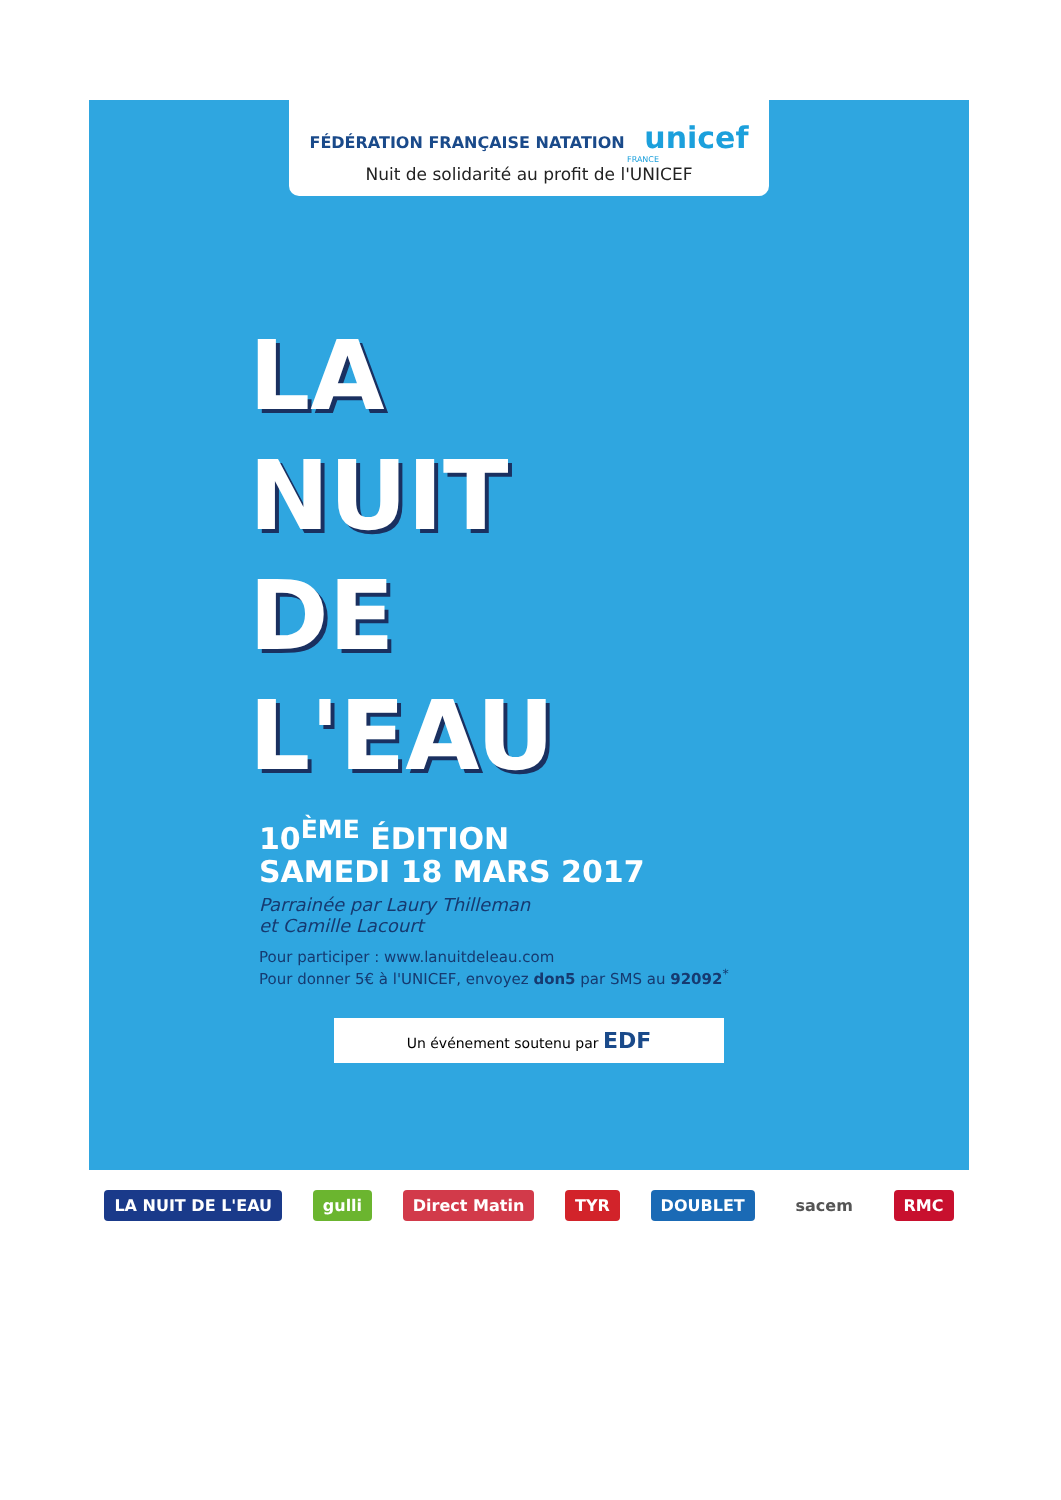FÉDÉRATION FRANÇAISE NATATION unicef
FRANCE
Nuit de solidarité au profit de l'UNICEF
LA
NUIT
DE
L'EAU
10<sup>ÈME</sup> ÉDITION
SAMEDI 18 MARS 2017
Parrainée par Laury Thilleman
et Camille Lacourt
Pour participer : www.lanuitdeleau.com
Pour donner 5€ à l'UNICEF, envoyez don5 par SMS au 92092<sup>*</sup>
Un événement soutenu par EDF
LA NUIT DE L'EAU gulli Direct Matin TYR DOUBLET sacem RMC